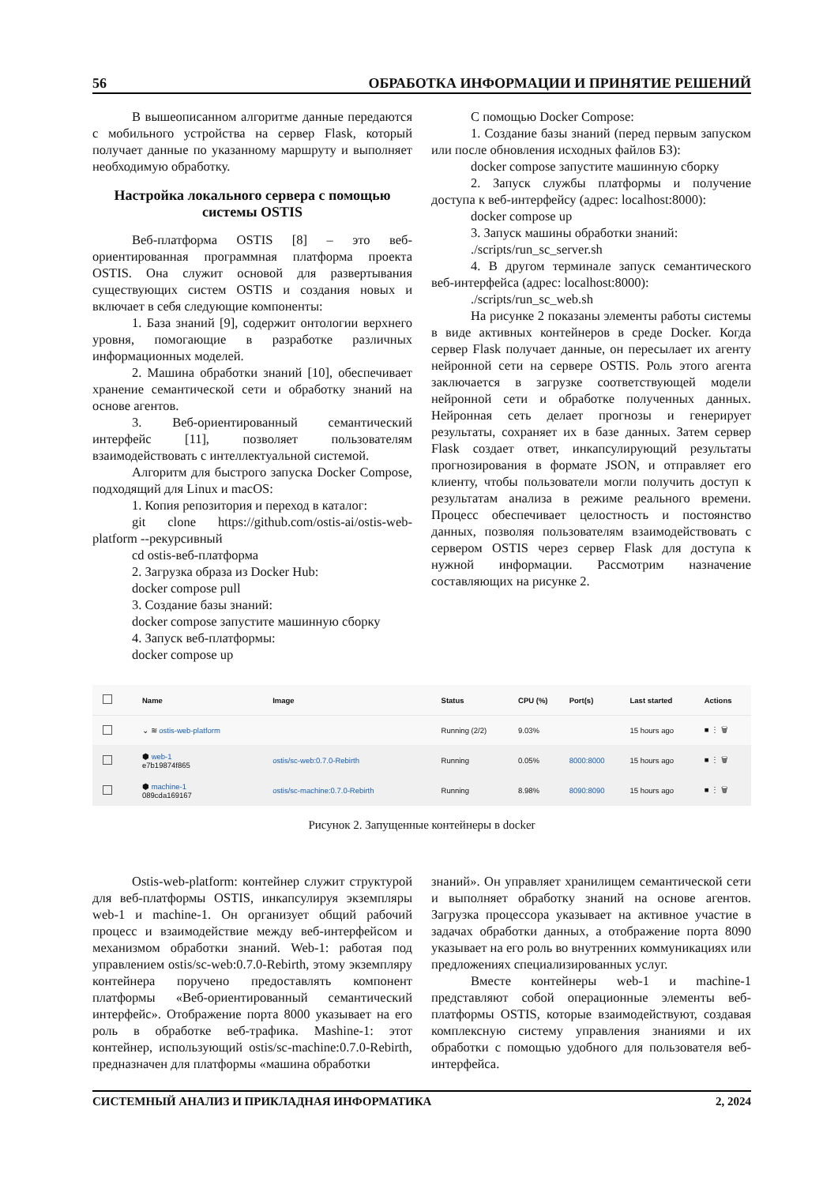56 ОБРАБОТКА ИНФОРМАЦИИ И ПРИНЯТИЕ РЕШЕНИЙ
В вышеописанном алгоритме данные передаются с мобильного устройства на сервер Flask, который получает данные по указанному маршруту и выполняет необходимую обработку.
Настройка локального сервера с помощью системы OSTIS
Веб-платформа OSTIS [8] – это веб-ориентированная программная платформа проекта OSTIS. Она служит основой для развертывания существующих систем OSTIS и создания новых и включает в себя следующие компоненты:
1. База знаний [9], содержит онтологии верхнего уровня, помогающие в разработке различных информационных моделей.
2. Машина обработки знаний [10], обеспечивает хранение семантической сети и обработку знаний на основе агентов.
3. Веб-ориентированный семантический интерфейс [11], позволяет пользователям взаимодействовать с интеллектуальной системой.
Алгоритм для быстрого запуска Docker Compose, подходящий для Linux и macOS:
1. Копия репозитория и переход в каталог:
git clone https://github.com/ostis-ai/ostis-web-platform --рекурсивный
cd ostis-веб-платформа
2. Загрузка образа из Docker Hub:
docker compose pull
3. Создание базы знаний:
docker compose запустите машинную сборку
4. Запуск веб-платформы:
docker compose up
С помощью Docker Compose:
1. Создание базы знаний (перед первым запуском или после обновления исходных файлов БЗ):
docker compose запустите машинную сборку
2. Запуск службы платформы и получение доступа к веб-интерфейсу (адрес: localhost:8000):
docker compose up
3. Запуск машины обработки знаний:
./scripts/run_sc_server.sh
4. В другом терминале запуск семантического веб-интерфейса (адрес: localhost:8000):
./scripts/run_sc_web.sh
На рисунке 2 показаны элементы работы системы в виде активных контейнеров в среде Docker. Когда сервер Flask получает данные, он пересылает их агенту нейронной сети на сервере OSTIS. Роль этого агента заключается в загрузке соответствующей модели нейронной сети и обработке полученных данных. Нейронная сеть делает прогнозы и генерирует результаты, сохраняет их в базе данных. Затем сервер Flask создает ответ, инкапсулирующий результаты прогнозирования в формате JSON, и отправляет его клиенту, чтобы пользователи могли получить доступ к результатам анализа в режиме реального времени. Процесс обеспечивает целостность и постоянство данных, позволяя пользователям взаимодействовать с сервером OSTIS через сервер Flask для доступа к нужной информации. Рассмотрим назначение составляющих на рисунке 2.
| | Name | Image | Status | CPU (%) | Port(s) | Last started | Actions |
| --- | --- | --- | --- | --- | --- | --- | --- |
| | ⌄ ≋ ostis-web-platform | | Running (2/2) | 9.03% | | 15 hours ago | ■ ⋮ 🗑 |
| | ⬢ web-1 e7b19874f865 | ostis/sc-web:0.7.0-Rebirth | Running | 0.05% | 8000:8000 | 15 hours ago | ■ ⋮ 🗑 |
| | ⬢ machine-1 089cda169167 | ostis/sc-machine:0.7.0-Rebirth | Running | 8.98% | 8090:8090 | 15 hours ago | ■ ⋮ 🗑 |
Рисунок 2. Запущенные контейнеры в docker
Ostis-web-platform: контейнер служит структурой для веб-платформы OSTIS, инкапсулируя экземпляры web-1 и machine-1. Он организует общий рабочий процесс и взаимодействие между веб-интерфейсом и механизмом обработки знаний. Web-1: работая под управлением ostis/sc-web:0.7.0-Rebirth, этому экземпляру контейнера поручено предоставлять компонент платформы «Веб-ориентированный семантический интерфейс». Отображение порта 8000 указывает на его роль в обработке веб-трафика. Mashine-1: этот контейнер, использующий ostis/sc-machine:0.7.0-Rebirth, предназначен для платформы «машина обработки
знаний». Он управляет хранилищем семантической сети и выполняет обработку знаний на основе агентов. Загрузка процессора указывает на активное участие в задачах обработки данных, а отображение порта 8090 указывает на его роль во внутренних коммуникациях или предложениях специализированных услуг.
Вместе контейнеры web-1 и machine-1 представляют собой операционные элементы веб-платформы OSTIS, которые взаимодействуют, создавая комплексную систему управления знаниями и их обработки с помощью удобного для пользователя веб-интерфейса.
СИСТЕМНЫЙ АНАЛИЗ И ПРИКЛАДНАЯ ИНФОРМАТИКА 2, 2024